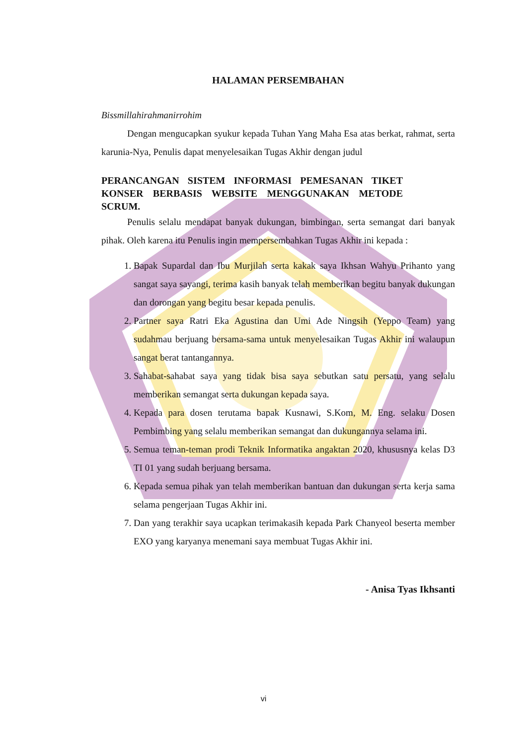HALAMAN PERSEMBAHAN
Bissmillahirahmanirrohim
Dengan mengucapkan syukur kepada Tuhan Yang Maha Esa atas berkat, rahmat, serta karunia-Nya, Penulis dapat menyelesaikan Tugas Akhir dengan judul
PERANCANGAN SISTEM INFORMASI PEMESANAN TIKET KONSER BERBASIS WEBSITE MENGGUNAKAN METODE SCRUM.
Penulis selalu mendapat banyak dukungan, bimbingan, serta semangat dari banyak pihak. Oleh karena itu Penulis ingin mempersembahkan Tugas Akhir ini kepada :
1. Bapak Supardal dan Ibu Murjilah serta kakak saya Ikhsan Wahyu Prihanto yang sangat saya sayangi, terima kasih banyak telah memberikan begitu banyak dukungan dan dorongan yang begitu besar kepada penulis.
2. Partner saya Ratri Eka Agustina dan Umi Ade Ningsih (Yeppo Team) yang sudahmau berjuang bersama-sama untuk menyelesaikan Tugas Akhir ini walaupun sangat berat tantangannya.
3. Sahabat-sahabat saya yang tidak bisa saya sebutkan satu persatu, yang selalu memberikan semangat serta dukungan kepada saya.
4. Kepada para dosen terutama bapak Kusnawi, S.Kom, M. Eng. selaku Dosen Pembimbing yang selalu memberikan semangat dan dukungannya selama ini.
5. Semua teman-teman prodi Teknik Informatika angaktan 2020, khususnya kelas D3 TI 01 yang sudah berjuang bersama.
6. Kepada semua pihak yan telah memberikan bantuan dan dukungan serta kerja sama selama pengerjaan Tugas Akhir ini.
7. Dan yang terakhir saya ucapkan terimakasih kepada Park Chanyeol beserta member EXO yang karyanya menemani saya membuat Tugas Akhir ini.
- Anisa Tyas Ikhsanti
vi